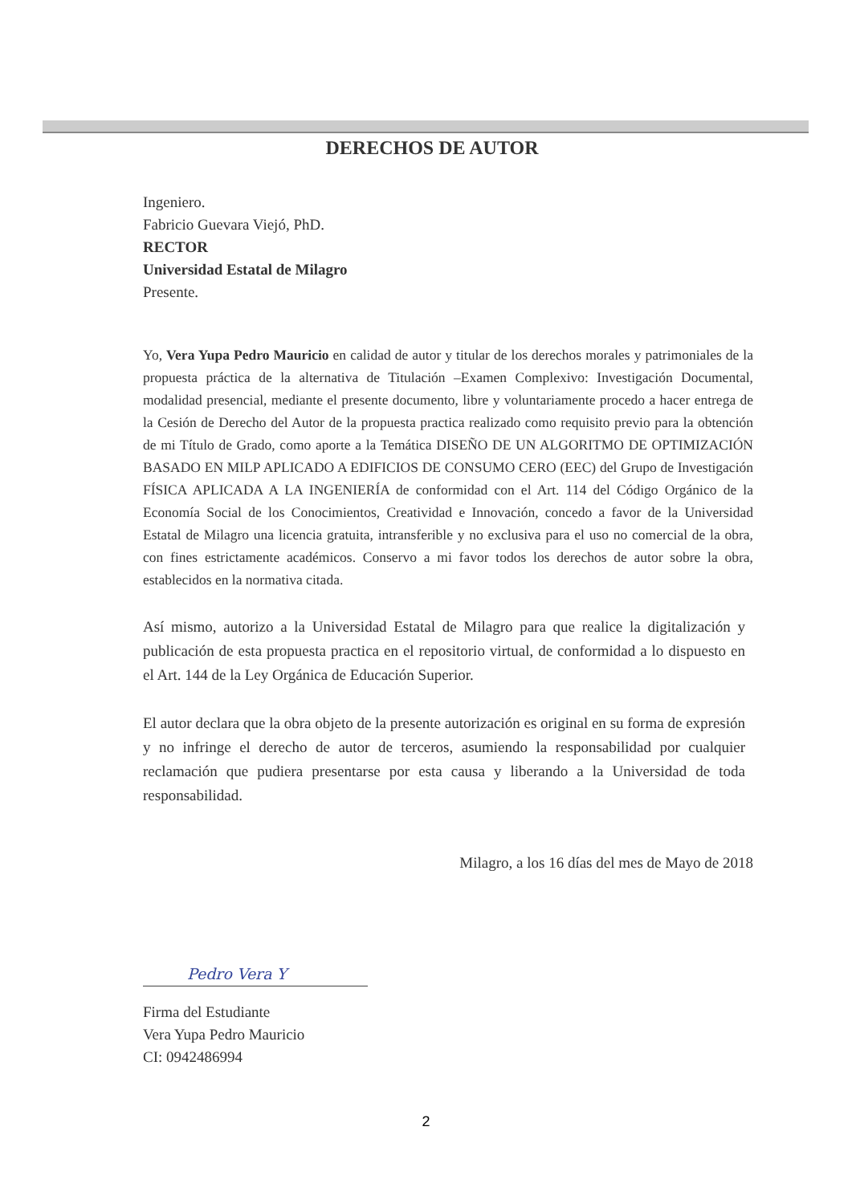DERECHOS DE AUTOR
Ingeniero.
Fabricio Guevara Viejó, PhD.
RECTOR
Universidad Estatal de Milagro
Presente.
Yo, Vera Yupa Pedro Mauricio en calidad de autor y titular de los derechos morales y patrimoniales de la propuesta práctica de la alternativa de Titulación –Examen Complexivo: Investigación Documental, modalidad presencial, mediante el presente documento, libre y voluntariamente procedo a hacer entrega de la Cesión de Derecho del Autor de la propuesta practica realizado como requisito previo para la obtención de mi Título de Grado, como aporte a la Temática DISEÑO DE UN ALGORITMO DE OPTIMIZACIÓN BASADO EN MILP APLICADO A EDIFICIOS DE CONSUMO CERO (EEC) del Grupo de Investigación FÍSICA APLICADA A LA INGENIERÍA de conformidad con el Art. 114 del Código Orgánico de la Economía Social de los Conocimientos, Creatividad e Innovación, concedo a favor de la Universidad Estatal de Milagro una licencia gratuita, intransferible y no exclusiva para el uso no comercial de la obra, con fines estrictamente académicos. Conservo a mi favor todos los derechos de autor sobre la obra, establecidos en la normativa citada.
Así mismo, autorizo a la Universidad Estatal de Milagro para que realice la digitalización y publicación de esta propuesta practica en el repositorio virtual, de conformidad a lo dispuesto en el Art. 144 de la Ley Orgánica de Educación Superior.
El autor declara que la obra objeto de la presente autorización es original en su forma de expresión y no infringe el derecho de autor de terceros, asumiendo la responsabilidad por cualquier reclamación que pudiera presentarse por esta causa y liberando a la Universidad de toda responsabilidad.
Milagro, a los 16 días del mes de Mayo de 2018
Pedro Vera Y
Firma del Estudiante
Vera Yupa Pedro Mauricio
CI: 0942486994
2